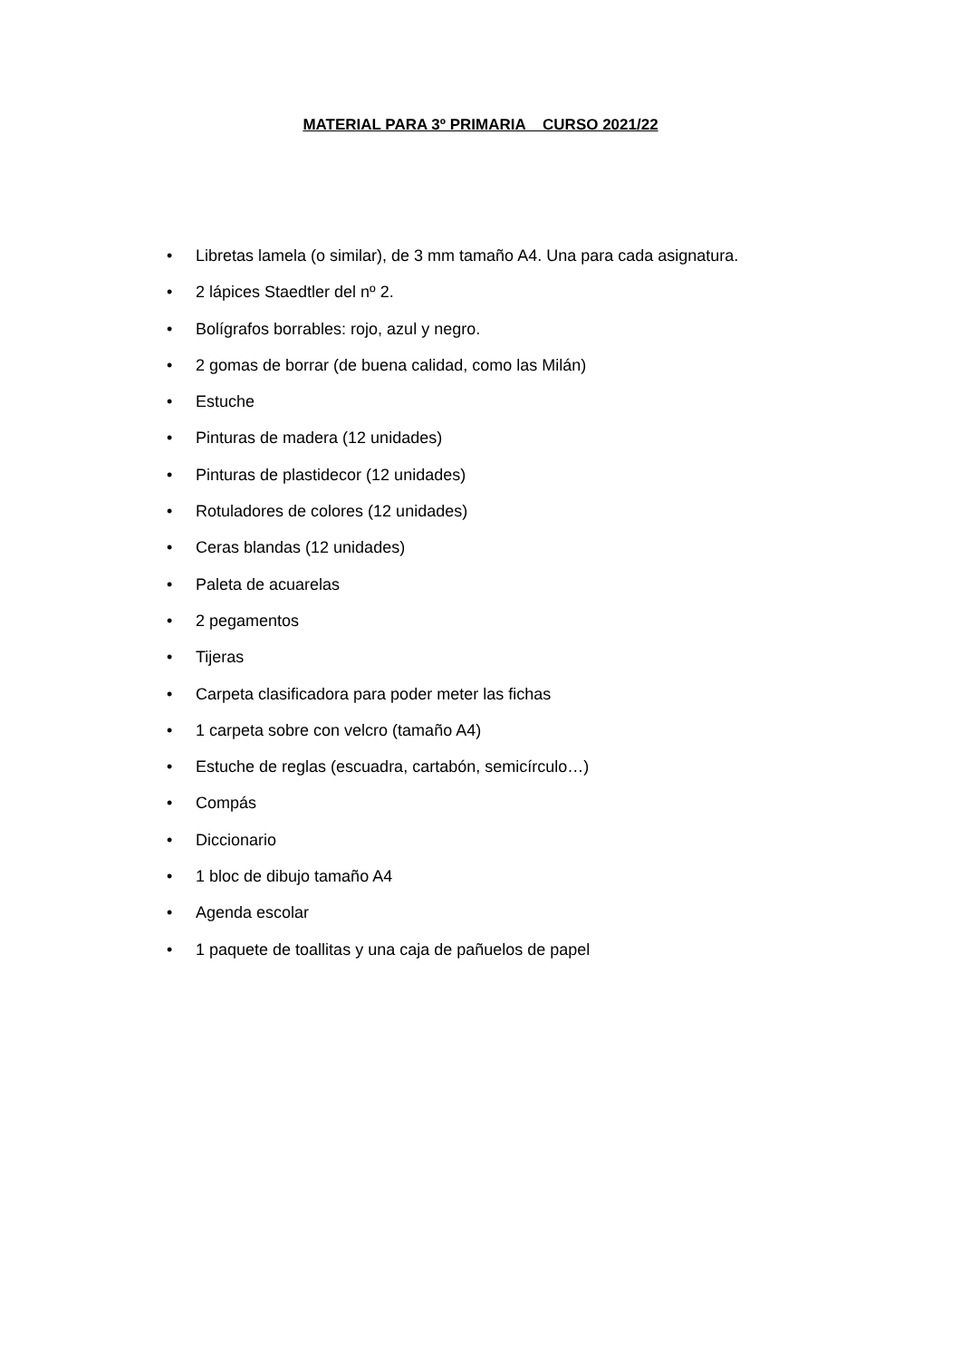MATERIAL PARA 3º PRIMARIA CURSO 2021/22
• Libretas lamela (o similar), de 3 mm tamaño A4. Una para cada asignatura.
• 2 lápices Staedtler del nº 2.
• Bolígrafos borrables: rojo, azul y negro.
• 2 gomas de borrar (de buena calidad, como las Milán)
• Estuche
• Pinturas de madera (12 unidades)
• Pinturas de plastidecor (12 unidades)
• Rotuladores de colores (12 unidades)
• Ceras blandas (12 unidades)
• Paleta de acuarelas
• 2 pegamentos
• Tijeras
• Carpeta clasificadora para poder meter las fichas
• 1 carpeta sobre con velcro (tamaño A4)
• Estuche de reglas (escuadra, cartabón, semicírculo…)
• Compás
• Diccionario
• 1 bloc de dibujo tamaño A4
• Agenda escolar
• 1 paquete de toallitas y una caja de pañuelos de papel